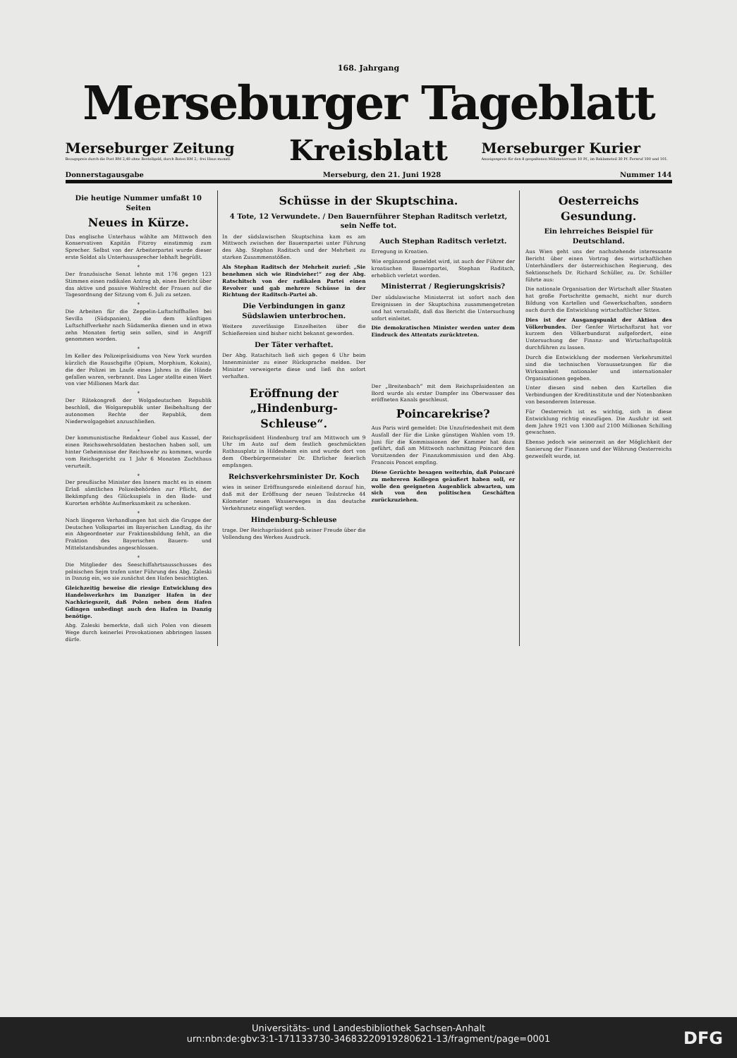168. Jahrgang
Merseburger Tageblatt
Merseburger Zeitung
Bezugspreis durch die Post RM 2,40 ohne Bestellgeld, durch Boten RM 2,- frei Haus monatl.
Kreisblatt
Merseburger Kurier
Anzeigenpreis für den 8 gespaltenen Millimeterraum 10 Pf., im Reklameteil 30 Pf. Fernruf 100 und 101.
Donnerstagausgabe Merseburg, den 21. Juni 1928 Nummer 144
Die heutige Nummer umfaßt 10 Seiten
Neues in Kürze.
Das englische Unterhaus wählte am Mittwoch den Konservativen Kapitän Fitzroy einstimmig zum Sprecher. Selbst von der Arbeiterpartei wurde dieser erste Soldat als Unterhaussprecher lebhaft begrüßt.
*
Der französische Senat lehnte mit 176 gegen 123 Stimmen einen radikalen Antrag ab, einen Bericht über das aktive und passive Wahlrecht der Frauen auf die Tagesordnung der Sitzung vom 6. Juli zu setzen.
*
Die Arbeiten für die Zeppelin-Luftschiffhallen bei Sevilla (Südspanien), die dem künftigen Luftschiffverkehr nach Südamerika dienen und in etwa zehn Monaten fertig sein sollen, sind in Angriff genommen worden.
*
Im Keller des Polizeipräsidiums von New York wurden kürzlich die Rauschgifte (Opium, Morphium, Kokain), die der Polizei im Laufe eines Jahres in die Hände gefallen waren, verbrannt. Das Lager stellte einen Wert von vier Millionen Mark dar.
*
Der Rätekongreß der Wolgadeutschen Republik beschloß, die Wolgarepublik unter Beibehaltung der autonomen Rechte der Republik, dem Niederwolgagebiet anzuschließen.
*
Der kommunistische Redakteur Gobel aus Kassel, der einen Reichswehrsoldaten bestochen haben soll, um hinter Geheimnisse der Reichswehr zu kommen, wurde vom Reichsgericht zu 1 Jahr 6 Monaten Zuchthaus verurteilt.
*
Der preußische Minister des Innern macht es in einem Erlaß sämtlichen Polizeibehörden zur Pflicht, der Bekämpfung des Glücksspiels in den Bade- und Kurorten erhöhte Aufmerksamkeit zu schenken.
*
Nach längeren Verhandlungen hat sich die Gruppe der Deutschen Volkspartei im Bayerischen Landtag, da ihr ein Abgeordneter zur Fraktionsbildung fehlt, an die Fraktion des Bayerischen Bauern- und Mittelstandsbundes angeschlossen.
*
Die Mitglieder des Seeschiffahrtsausschusses des polnischen Sejm trafen unter Führung des Abg. Zaleski in Danzig ein, wo sie zunächst den Hafen besichtigten.
Gleichzeitig beweise die riesige Entwicklung des Handelsverkehrs im Danziger Hafen in der Nachkriegszeit, daß Polen neben dem Hafen Gdingen unbedingt auch den Hafen in Danzig benötige.
Abg. Zaleski bemerkte, daß sich Polen von diesem Wege durch keinerlei Provokationen abbringen lassen dürfe.
Schüsse in der Skuptschina.
4 Tote, 12 Verwundete. / Den Bauernführer Stephan Raditsch verletzt, sein Neffe tot.
In der südslawischen Skuptschina kam es am Mittwoch zwischen der Bauernpartei unter Führung des Abg. Stephan Raditsch und der Mehrheit zu starken Zusammenstößen.
Als Stephan Raditsch der Mehrheit zurief: „Sie benehmen sich wie Rindvieher!“ zog der Abg. Ratschitsch von der radikalen Partei einen Revolver und gab mehrere Schüsse in der Richtung der Raditsch-Partei ab.
Die Verbindungen in ganz Südslawien unterbrochen.
Weitere zuverlässige Einzelheiten über die Schießereien sind bisher nicht bekannt geworden.
Der Täter verhaftet.
Der Abg. Ratschitsch ließ sich gegen 6 Uhr beim Innenminister zu einer Rücksprache melden. Der Minister verweigerte diese und ließ ihn sofort verhaften.
Auch Stephan Raditsch verletzt.
Erregung in Kroatien.
Wie ergänzend gemeldet wird, ist auch der Führer der kroatischen Bauernpartei, Stephan Raditsch, erheblich verletzt worden.
Ministerrat / Regierungskrisis?
Der südslawische Ministerrat ist sofort nach den Ereignissen in der Skuptschina zusammengetreten und hat veranlaßt, daß das Bericht die Untersuchung sofort einleitet.
Die demokratischen Minister werden unter dem Eindruck des Attentats zurücktreten.
Eröffnung der „Hindenburg-Schleuse“.
Reichspräsident Hindenburg traf am Mittwoch um 9 Uhr im Auto auf dem festlich geschmückten Rathausplatz in Hildesheim ein und wurde dort von dem Oberbürgermeister Dr. Ehrlicher feierlich empfangen.
Reichsverkehrsminister Dr. Koch
wies in seiner Eröffnungsrede einleitend darauf hin, daß mit der Eröffnung der neuen Teilstrecke 44 Kilometer neuen Wasserweges in das deutsche Verkehrsnetz eingefügt werden.
Hindenburg-Schleuse
trage. Der Reichspräsident gab seiner Freude über die Vollendung des Werkes Ausdruck.
Der „Breitenbach“ mit dem Reichspräsidenten an Bord wurde als erster Dampfer ins Oberwasser des eröffneten Kanals geschleust.
Poincarekrise?
Aus Paris wird gemeldet: Die Unzufriedenheit mit dem Ausfall der für die Linke günstigen Wahlen vom 19. Juni für die Kommissionen der Kammer hat dazu geführt, daß am Mittwoch nachmittag Poincaré den Vorsitzenden der Finanzkommission und den Abg. Francois Poncet empfing.
Diese Gerüchte besagen weiterhin, daß Poincaré zu mehreren Kollegen geäußert haben soll, er wolle den geeigneten Augenblick abwarten, um sich von den politischen Geschäften zurückzuziehen.
Oesterreichs Gesundung.
Ein lehrreiches Beispiel für Deutschland.
Aus Wien geht uns der nachstehende interessante Bericht über einen Vortrag des wirtschaftlichen Unterhändlers der österreichischen Regierung, des Sektionschefs Dr. Richard Schüller, zu. Dr. Schüller führte aus:
Die nationale Organisation der Wirtschaft aller Staaten hat große Fortschritte gemacht, nicht nur durch Bildung von Kartellen und Gewerkschaften, sondern auch durch die Entwicklung wirtschaftlicher Sitten.
Dies ist der Ausgangspunkt der Aktion des Völkerbundes. Der Genfer Wirtschaftsrat hat vor kurzem den Völkerbundsrat aufgefordert, eine Untersuchung der Finanz- und Wirtschaftspolitik durchführen zu lassen.
Durch die Entwicklung der modernen Verkehrsmittel sind die technischen Voraussetzungen für die Wirksamkeit nationaler und internationaler Organisationen gegeben.
Unter diesen sind neben den Kartellen die Verbindungen der Kreditinstitute und der Notenbanken von besonderem Interesse.
Für Oesterreich ist es wichtig, sich in diese Entwicklung richtig einzufügen. Die Ausfuhr ist seit dem Jahre 1921 von 1300 auf 2100 Millionen Schilling gewachsen.
Ebenso jedoch wie seinerzeit an der Möglichkeit der Sanierung der Finanzen und der Währung Oesterreichs gezweifelt wurde, ist
Universitäts- und Landesbibliothek Sachsen-Anhalt
urn:nbn:de:gbv:3:1-171133730-34683220919280621-13/fragment/page=0001
DFG